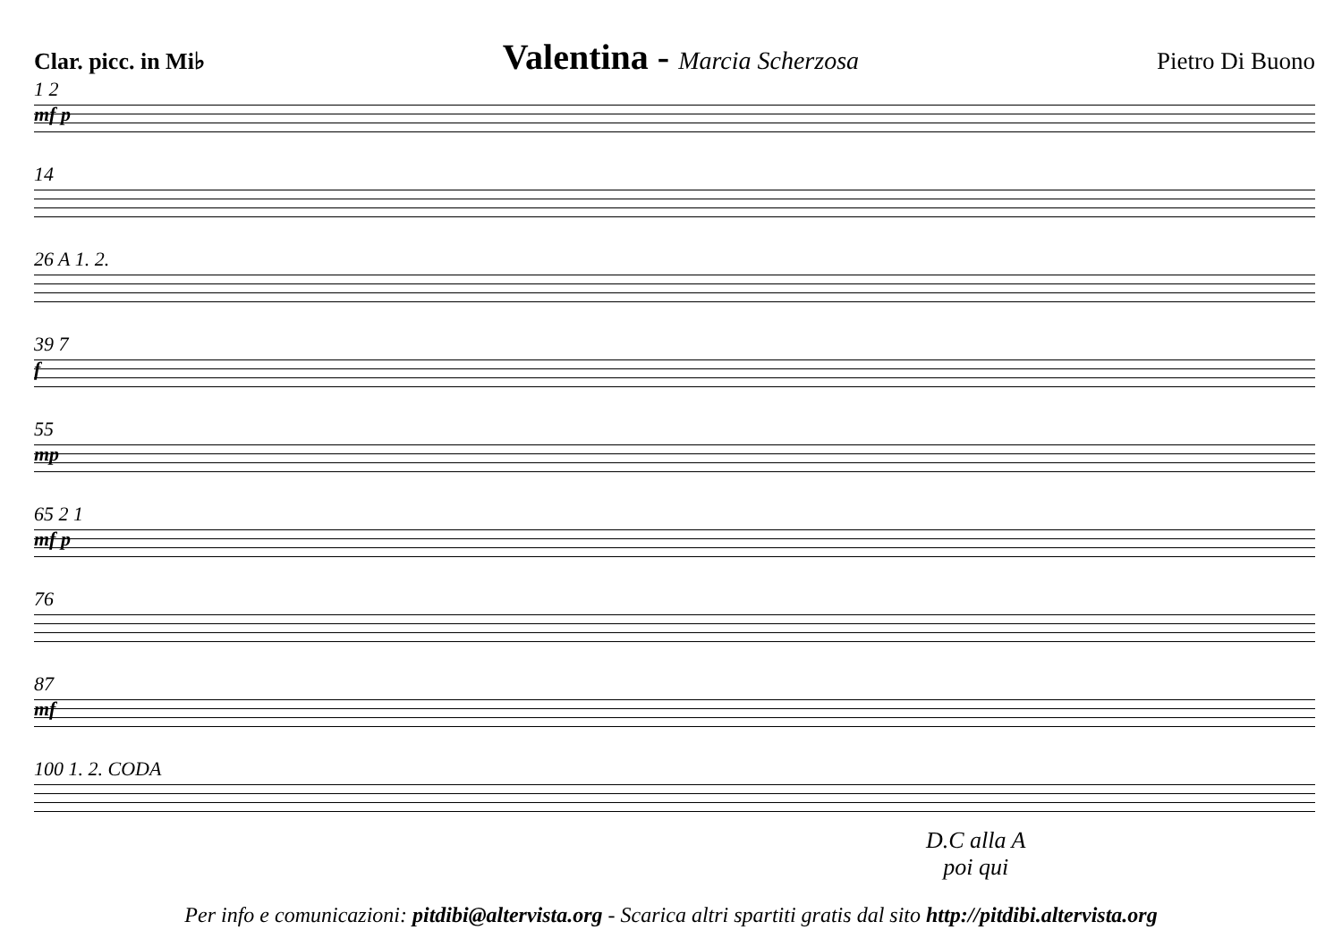Clar. picc. in Mi♭ Valentina - Marcia Scherzosa Pietro Di Buono
1 2
mf p
14
26 A 1. 2.
39 7
f
55
mp
65 2 1
mf p
76
87
mf
100 1. 2. CODA
D.C alla A
poi qui
Per info e comunicazioni: pitdibi@altervista.org - Scarica altri spartiti gratis dal sito http://pitdibi.altervista.org